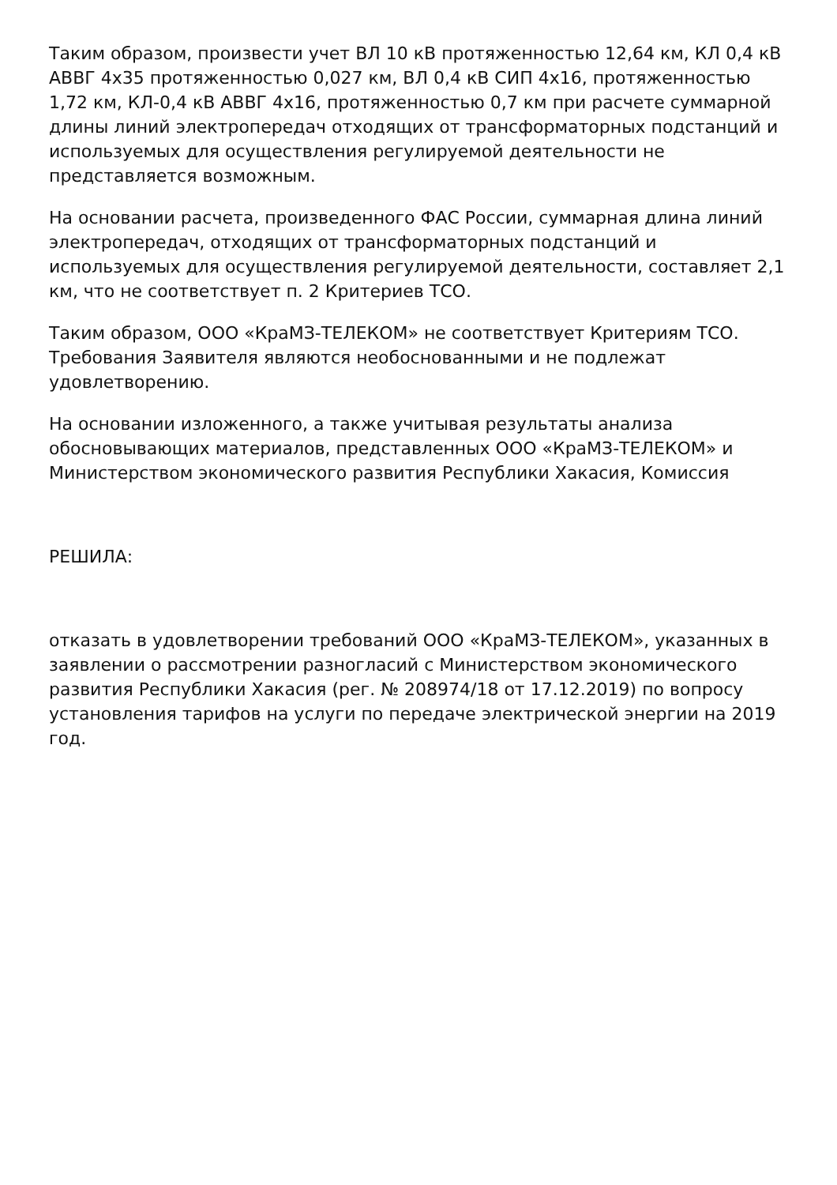Таким образом, произвести учет ВЛ 10 кВ протяженностью 12,64 км, КЛ 0,4 кВ АВВГ 4х35 протяженностью 0,027 км, ВЛ 0,4 кВ СИП 4х16, протяженностью 1,72 км, КЛ-0,4 кВ АВВГ 4х16, протяженностью 0,7 км при расчете суммарной длины линий электропередач отходящих от трансформаторных подстанций и используемых для осуществления регулируемой деятельности не представляется возможным.
На основании расчета, произведенного ФАС России, суммарная длина линий электропередач, отходящих от трансформаторных подстанций и используемых для осуществления регулируемой деятельности, составляет 2,1 км, что не соответствует п. 2 Критериев ТСО.
Таким образом, ООО «КраМЗ-ТЕЛЕКОМ» не соответствует Критериям ТСО. Требования Заявителя являются необоснованными и не подлежат удовлетворению.
На основании изложенного, а также учитывая результаты анализа обосновывающих материалов, представленных ООО «КраМЗ-ТЕЛЕКОМ» и Министерством экономического развития Республики Хакасия, Комиссия
РЕШИЛА:
отказать в удовлетворении требований ООО «КраМЗ-ТЕЛЕКОМ», указанных в заявлении о рассмотрении разногласий с Министерством экономического развития Республики Хакасия (рег. № 208974/18 от 17.12.2019) по вопросу установления тарифов на услуги по передаче электрической энергии на 2019 год.